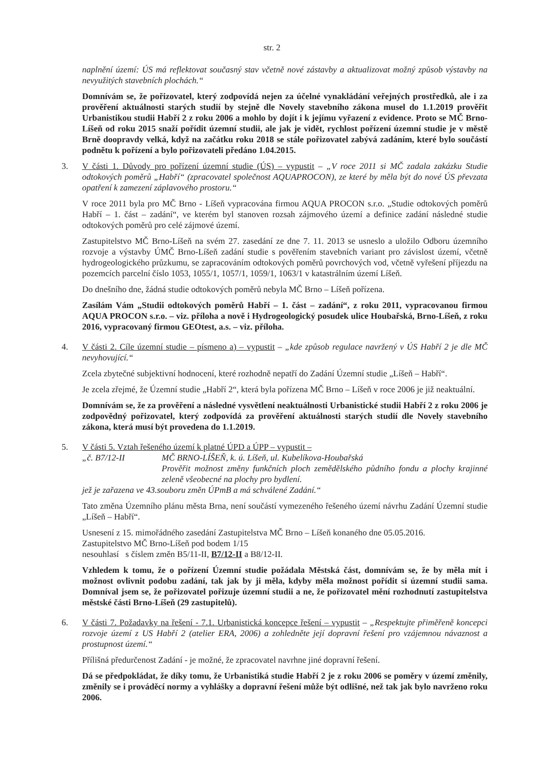str. 2
naplnění území: ÚS má reflektovat současný stav včetně nové zástavby a aktualizovat možný způsob výstavby na nevyužitých stavebních plochách.“
Domnívám se, že pořizovatel, který zodpovídá nejen za účelné vynakládání veřejných prostředků, ale i za prověření aktuálnosti starých studií by stejně dle Novely stavebního zákona musel do 1.1.2019 prověřit Urbanistikou studii Habří 2 z roku 2006 a mohlo by dojít i k jejímu vyřazení z evidence. Proto se MČ Brno-Líšeň od roku 2015 snaží pořídit územní studii, ale jak je vidět, rychlost pořízení územní studie je v městě Brně doopravdy velká, když na začátku roku 2018 se stále pořizovatel zabývá zadáním, které bylo součástí podnětu k pořízení a bylo pořizovateli předáno 1.04.2015.
3. V části 1. Důvody pro pořízení územní studie (ÚS) – vypustit – „V roce 2011 si MČ zadala zakázku Studie odtokových poměrů „Habří“ (zpracovatel společnost AQUAPROCON), ze které by měla být do nové ÚS převzata opatření k zamezení záplavového prostoru.“
V roce 2011 byla pro MČ Brno - Líšeň vypracována firmou AQUA PROCON s.r.o. „Studie odtokových poměrů Habří – 1. část – zadání“, ve kterém byl stanoven rozsah zájmového území a definice zadání následné studie odtokových poměrů pro celé zájmové území.
Zastupitelstvo MČ Brno-Líšeň na svém 27. zasedání ze dne 7. 11. 2013 se usneslo a uložilo Odboru územního rozvoje a výstavby ÚMČ Brno-Líšeň zadání studie s pověřením stavebních variant pro závislost území, včetně hydrogeologického průzkumu, se zapracováním odtokových poměrů povrchových vod, včetně vyřešení příjezdu na pozemcích parcelní číslo 1053, 1055/1, 1057/1, 1059/1, 1063/1 v katastrálním území Líšeň.
Do dnešního dne, žádná studie odtokových poměrů nebyla MČ Brno – Líšeň pořízena.
Zasílám Vám „Studii odtokových poměrů Habří – 1. část – zadání“, z roku 2011, vypracovanou firmou AQUA PROCON s.r.o. – viz. příloha a nově i Hydrogeologický posudek ulice Houbařská, Brno-Líšeň, z roku 2016, vypracovaný firmou GEOtest, a.s. – viz. příloha.
4. V části 2. Cíle územní studie – písmeno a) – vypustit – „kde způsob regulace navržený v ÚS Habří 2 je dle MČ nevyhovující.“
Zcela zbytečné subjektivní hodnocení, které rozhodně nepatří do Zadání Územní studie „Líšeň – Habří“.
Je zcela zřejmé, že Územní studie „Habří 2“, která byla pořízena MČ Brno – Líšeň v roce 2006 je již neaktuální.
Domnívám se, že za prověření a následné vysvětlení neaktuálnosti Urbanistické studii Habří 2 z roku 2006 je zodpovědný pořizovatel, který zodpovídá za prověření aktuálnosti starých studií dle Novely stavebního zákona, která musí být provedena do 1.1.2019.
5. V části 5. Vztah řešeného území k platné ÚPD a ÚPP – vypustit –
„č. B7/12-II MČ BRNO-LÍŠEŇ, k. ú. Líšeň, ul. Kubelíkova-Houbařská
Prověřit možnost změny funkčních ploch zemědělského půdního fondu a plochy krajinné zeleně všeobecné na plochy pro bydlení.
jež je zařazena ve 43.souboru změn ÚPmB a má schválené Zadání.“
Tato změna Územního plánu města Brna, není součástí vymezeného řešeného území návrhu Zadání Územní studie „Líšeň – Habří“.
Usnesení z 15. mimořádného zasedání Zastupitelstva MČ Brno – Líšeň konaného dne 05.05.2016.
Zastupitelstvo MČ Brno-Líšeň pod bodem 1/15
nesouhlasí s číslem změn B5/11-II, B7/12-II a B8/12-II.
Vzhledem k tomu, že o pořízení Územní studie požádala Městská část, domnívám se, že by měla mít i možnost ovlivnit podobu zadání, tak jak by ji měla, kdyby měla možnost pořídit si územní studii sama. Domníval jsem se, že pořizovatel pořizuje územní studii a ne, že pořizovatel mění rozhodnutí zastupitelstva městské části Brno-Líšeň (29 zastupitelů).
6. V části 7. Požadavky na řešení - 7.1. Urbanistická koncepce řešení – vypustit – „Respektujte přiměřeně koncepci rozvoje území z US Habří 2 (atelier ERA, 2006) a zohledněte její dopravní řešení pro vzájemnou návaznost a prostupnost území.“
Přílišná předurčenost Zadání - je možné, že zpracovatel navrhne jiné dopravní řešení.
Dá se předpokládat, že díky tomu, že Urbanistiká studie Habří 2 je z roku 2006 se poměry v území změnily, změnily se i prováděcí normy a vyhlášky a dopravní řešení může být odlišné, než tak jak bylo navrženo roku 2006.